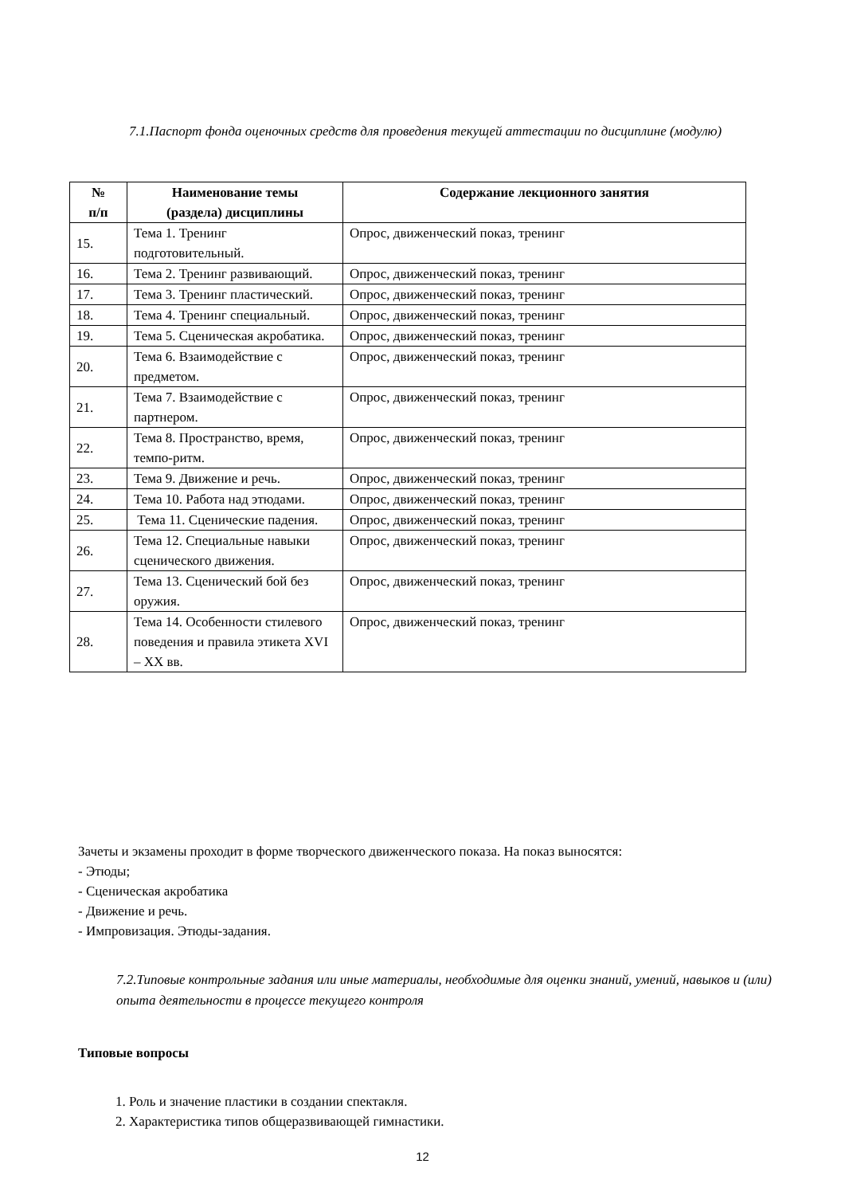7.1.Паспорт фонда оценочных средств для проведения текущей аттестации по дисциплине (модулю)
| № п/п | Наименование темы (раздела) дисциплины | Содержание лекционного занятия |
| --- | --- | --- |
| 15. | Тема 1. Тренинг подготовительный. | Опрос, движенческий показ, тренинг |
| 16. | Тема 2. Тренинг развивающий. | Опрос, движенческий показ, тренинг |
| 17. | Тема 3. Тренинг пластический. | Опрос, движенческий показ, тренинг |
| 18. | Тема 4. Тренинг специальный. | Опрос, движенческий показ, тренинг |
| 19. | Тема 5. Сценическая акробатика. | Опрос, движенческий показ, тренинг |
| 20. | Тема 6. Взаимодействие с предметом. | Опрос, движенческий показ, тренинг |
| 21. | Тема 7. Взаимодействие с партнером. | Опрос, движенческий показ, тренинг |
| 22. | Тема 8. Пространство, время, темпо-ритм. | Опрос, движенческий показ, тренинг |
| 23. | Тема 9. Движение и речь. | Опрос, движенческий показ, тренинг |
| 24. | Тема 10. Работа над этюдами. | Опрос, движенческий показ, тренинг |
| 25. | Тема 11. Сценические падения. | Опрос, движенческий показ, тренинг |
| 26. | Тема 12. Специальные навыки сценического движения. | Опрос, движенческий показ, тренинг |
| 27. | Тема 13. Сценический бой без оружия. | Опрос, движенческий показ, тренинг |
| 28. | Тема 14. Особенности стилевого поведения и правила этикета XVI – XX вв. | Опрос, движенческий показ, тренинг |
Зачеты и экзамены проходит в форме творческого движенческого показа. На показ выносятся:
- Этюды;
- Сценическая акробатика
- Движение и речь.
- Импровизация. Этюды-задания.
7.2.Типовые контрольные задания или иные материалы, необходимые для оценки знаний, умений, навыков и (или) опыта деятельности в процессе текущего контроля
Типовые вопросы
1. Роль и значение пластики в создании спектакля.
2. Характеристика типов общеразвивающей гимнастики.
12